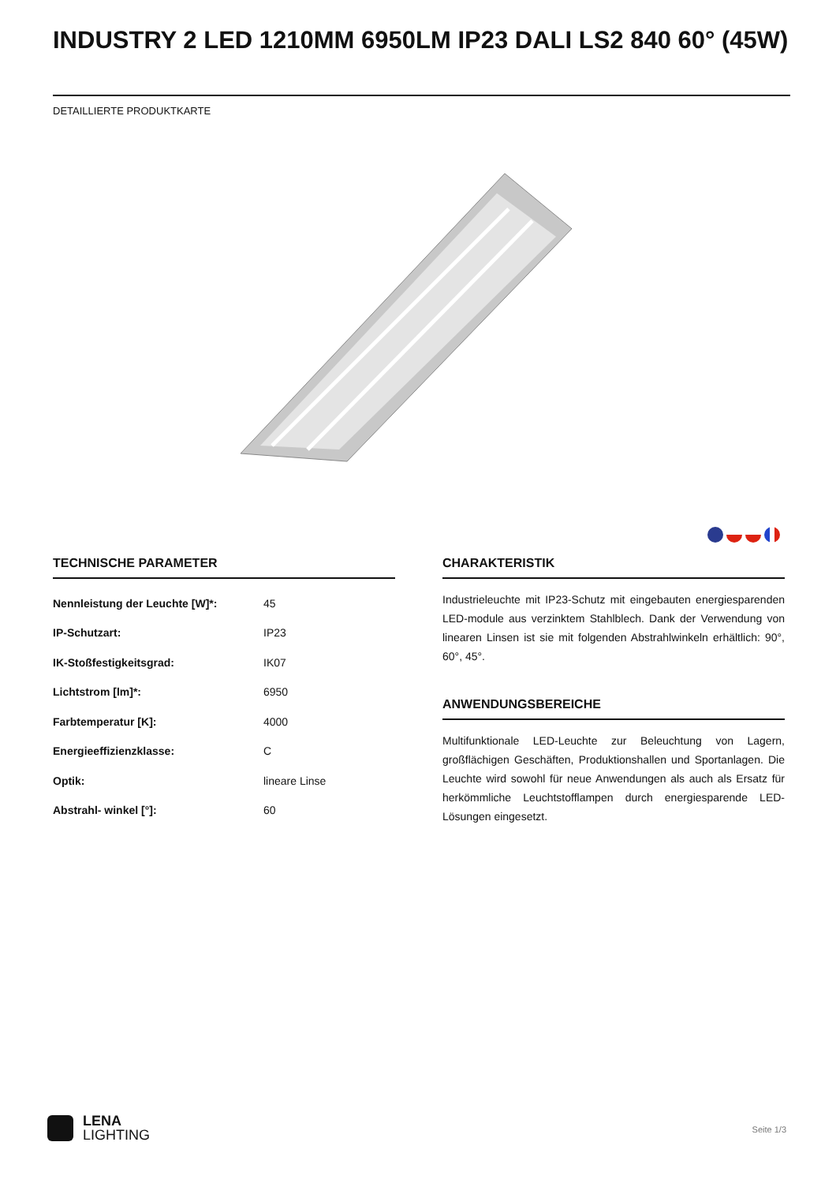INDUSTRY 2 LED 1210MM 6950LM IP23 DALI LS2 840 60° (45W)
DETAILLIERTE PRODUKTKARTE
TECHNISCHE PARAMETER
| Nennleistung der Leuchte [W]*: | 45 |
| IP-Schutzart: | IP23 |
| IK-Stoßfestigkeitsgrad: | IK07 |
| Lichtstrom [lm]*: | 6950 |
| Farbtemperatur [K]: | 4000 |
| Energieeffizienzklasse: | C |
| Optik: | lineare Linse |
| Abstrahl- winkel [°]: | 60 |
CHARAKTERISTIK
Industrieleuchte mit IP23-Schutz mit eingebauten energiesparenden LED-module aus verzinktem Stahlblech. Dank der Verwendung von linearen Linsen ist sie mit folgenden Abstrahlwinkeln erhältlich: 90°, 60°, 45°.
ANWENDUNGSBEREICHE
Multifunktionale LED-Leuchte zur Beleuchtung von Lagern, großflächigen Geschäften, Produktionshallen und Sportanlagen. Die Leuchte wird sowohl für neue Anwendungen als auch als Ersatz für herkömmliche Leuchtstofflampen durch energiesparende LED-Lösungen eingesetzt.
LENA
LIGHTING
Seite 1/3